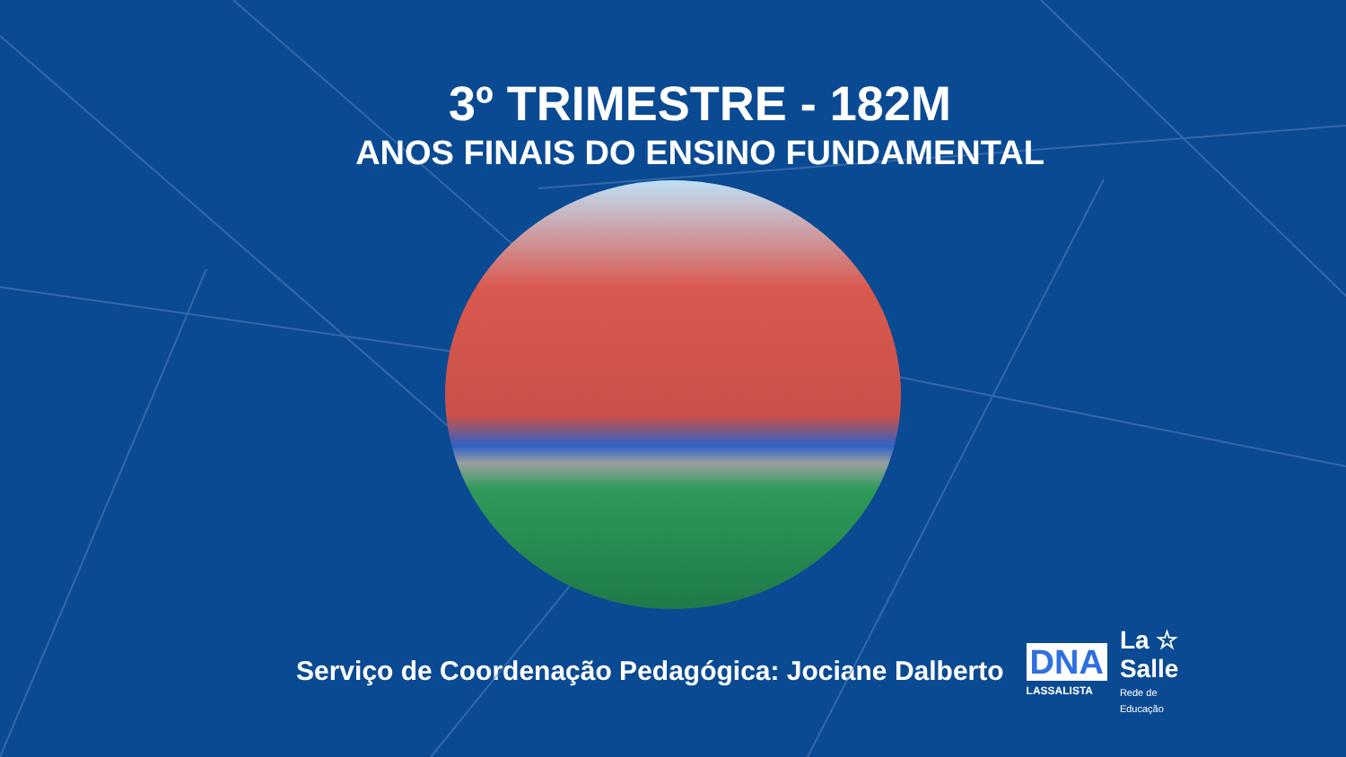3º TRIMESTRE - 182M
ANOS FINAIS DO ENSINO FUNDAMENTAL
Serviço de Coordenação Pedagógica: Jociane Dalberto
DNA
LASSALISTA
La ☆
Salle
Rede de
Educação